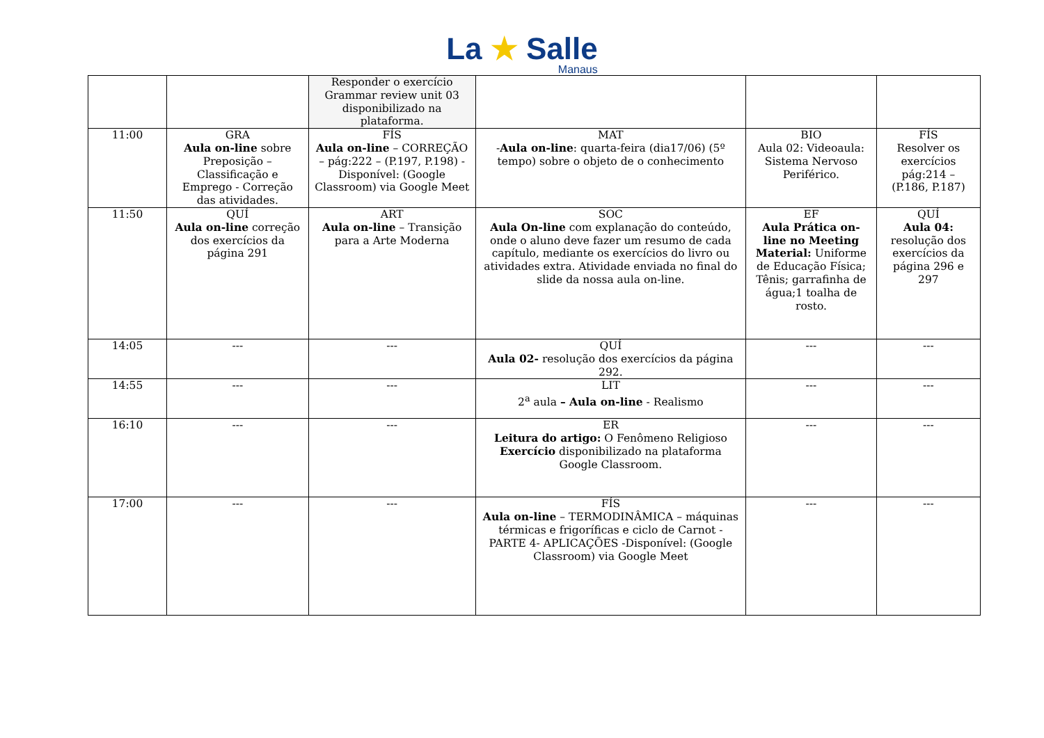La ★ Salle
Manaus
| | | Responder o exercício Grammar review unit 03 disponibilizado na plataforma. | | | |
| 11:00 | GRA Aula on-line sobre Preposição – Classificação e Emprego - Correção das atividades. | FÍS Aula on-line – CORREÇÃO – pág:222 – (P.197, P.198) - Disponível: (Google Classroom) via Google Meet | MAT - Aula on-line : quarta-feira (dia17/06) (5º tempo) sobre o objeto de o conhecimento | BIO Aula 02: Videoaula: Sistema Nervoso Periférico. | FÍS Resolver os exercícios pág:214 – (P.186, P.187) |
| 11:50 | QUÍ Aula on-line correção dos exercícios da página 291 | ART Aula on-line – Transição para a Arte Moderna | SOC Aula On-line com explanação do conteúdo, onde o aluno deve fazer um resumo de cada capítulo, mediante os exercícios do livro ou atividades extra. Atividade enviada no final do slide da nossa aula on-line. | EF Aula Prática on-line no Meeting Material: Uniforme de Educação Física; Tênis; garrafinha de água;1 toalha de rosto. | QUÍ Aula 04: resolução dos exercícios da página 296 e 297 |
| 14:05 | --- | --- | QUÍ Aula 02- resolução dos exercícios da página 292. | --- | --- |
| 14:55 | --- | --- | LIT 2<sup>a</sup> aula – Aula on-line - Realismo | --- | --- |
| 16:10 | --- | --- | ER Leitura do artigo: O Fenômeno Religioso Exercício disponibilizado na plataforma Google Classroom. | --- | --- |
| 17:00 | --- | --- | FÍS Aula on-line – TERMODINÂMICA – máquinas térmicas e frigoríficas e ciclo de Carnot - PARTE 4- APLICAÇÕES -Disponível: (Google Classroom) via Google Meet | --- | --- |